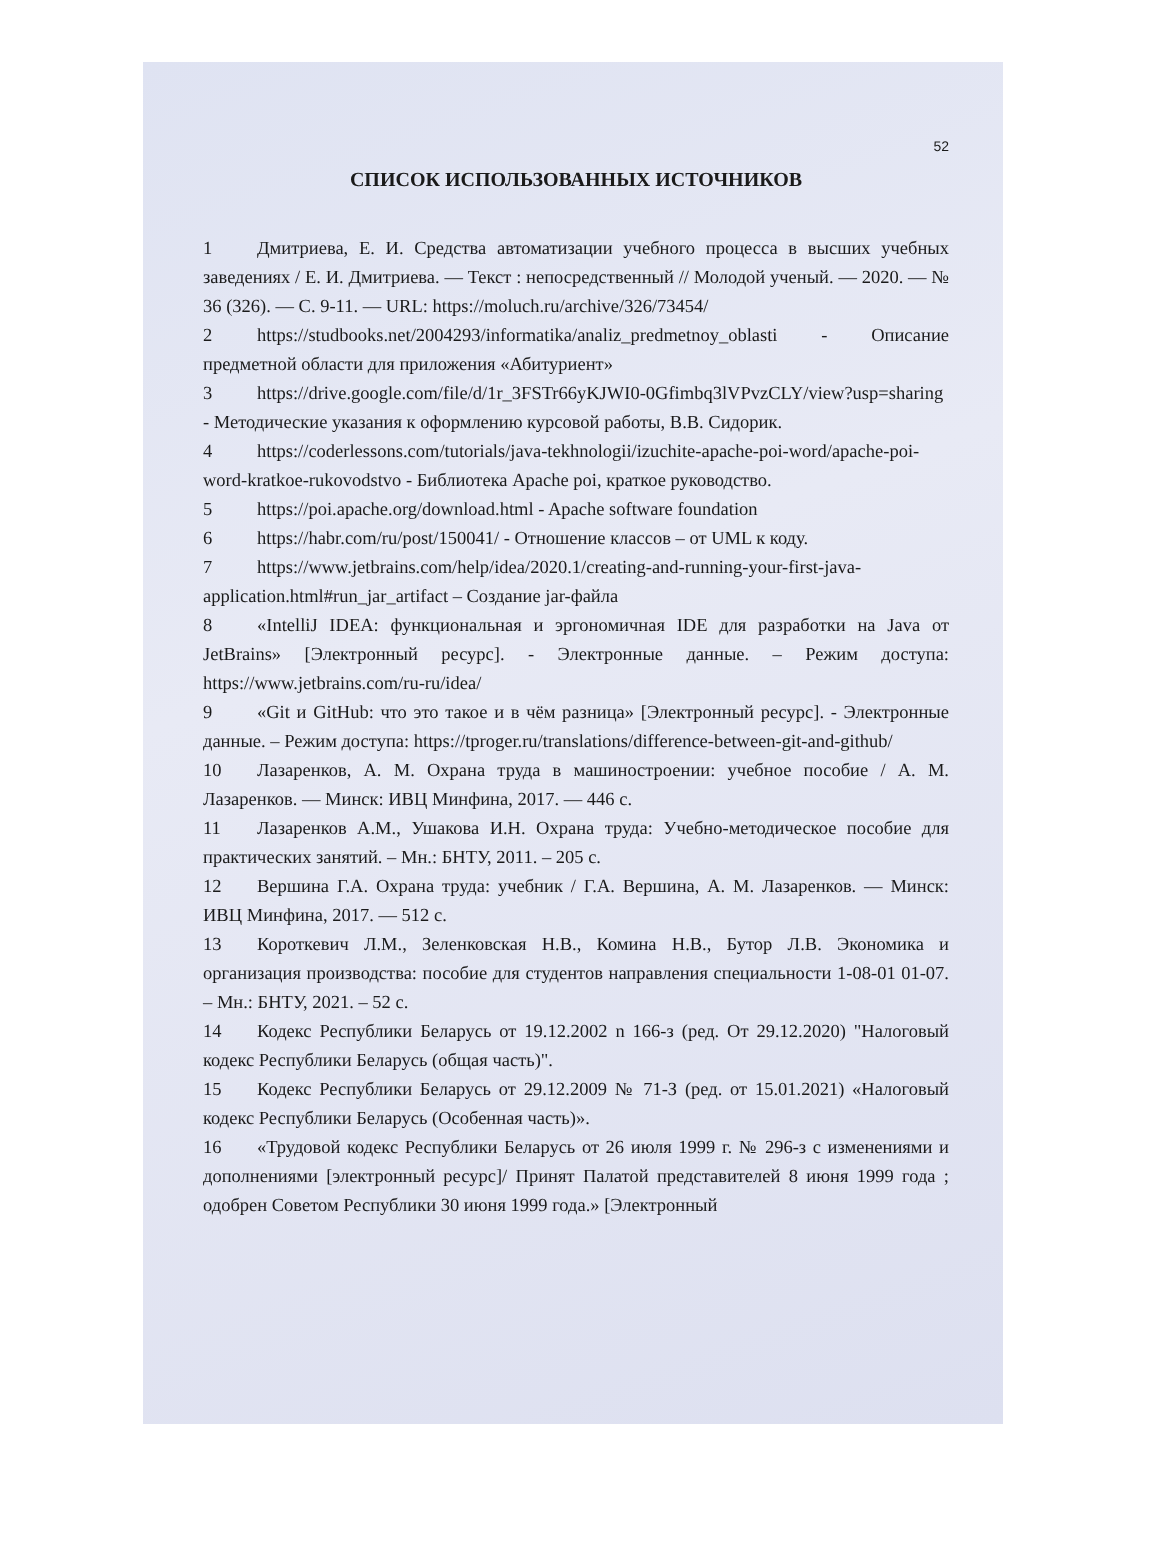52
СПИСОК ИСПОЛЬЗОВАННЫХ ИСТОЧНИКОВ
1 Дмитриева, Е. И. Средства автоматизации учебного процесса в высших учебных заведениях / Е. И. Дмитриева. — Текст : непосредственный // Молодой ученый. — 2020. — № 36 (326). — С. 9-11. — URL: https://moluch.ru/archive/326/73454/
2 https://studbooks.net/2004293/informatika/analiz_predmetnoy_oblasti - Описание предметной области для приложения «Абитуриент»
3 https://drive.google.com/file/d/1r_3FSTr66yKJWI0-0Gfimbq3lVPvzCLY/view?usp=sharing - Методические указания к оформлению курсовой работы, В.В. Сидорик.
4 https://coderlessons.com/tutorials/java-tekhnologii/izuchite-apache-poi-word/apache-poi-word-kratkoe-rukovodstvo - Библиотека Apache poi, краткое руководство.
5 https://poi.apache.org/download.html - Apache software foundation
6 https://habr.com/ru/post/150041/ - Отношение классов – от UML к коду.
7 https://www.jetbrains.com/help/idea/2020.1/creating-and-running-your-first-java-application.html#run_jar_artifact – Создание jar-файла
8 «IntelliJ IDEA: функциональная и эргономичная IDE для разработки на Java от JetBrains» [Электронный ресурс]. - Электронные данные. – Режим доступа: https://www.jetbrains.com/ru-ru/idea/
9 «Git и GitHub: что это такое и в чём разница» [Электронный ресурс]. - Электронные данные. – Режим доступа: https://tproger.ru/translations/difference-between-git-and-github/
10 Лазаренков, А. М. Охрана труда в машиностроении: учебное пособие / А. М. Лазаренков. — Минск: ИВЦ Минфина, 2017. — 446 с.
11 Лазаренков А.М., Ушакова И.Н. Охрана труда: Учебно-методическое пособие для практических занятий. – Мн.: БНТУ, 2011. – 205 с.
12 Вершина Г.А. Охрана труда: учебник / Г.А. Вершина, А. М. Лазаренков. — Минск: ИВЦ Минфина, 2017. — 512 с.
13 Короткевич Л.М., Зеленковская Н.В., Комина Н.В., Бутор Л.В. Экономика и организация производства: пособие для студентов направления специальности 1-08-01 01-07. – Мн.: БНТУ, 2021. – 52 с.
14 Кодекс Республики Беларусь от 19.12.2002 n 166-з (ред. От 29.12.2020) "Налоговый кодекс Республики Беларусь (общая часть)".
15 Кодекс Республики Беларусь от 29.12.2009 № 71-З (ред. от 15.01.2021) «Налоговый кодекс Республики Беларусь (Особенная часть)».
16 «Трудовой кодекс Республики Беларусь от 26 июля 1999 г. № 296-з с изменениями и дополнениями [электронный ресурс]/ Принят Палатой представителей 8 июня 1999 года ; одобрен Советом Республики 30 июня 1999 года.» [Электронный